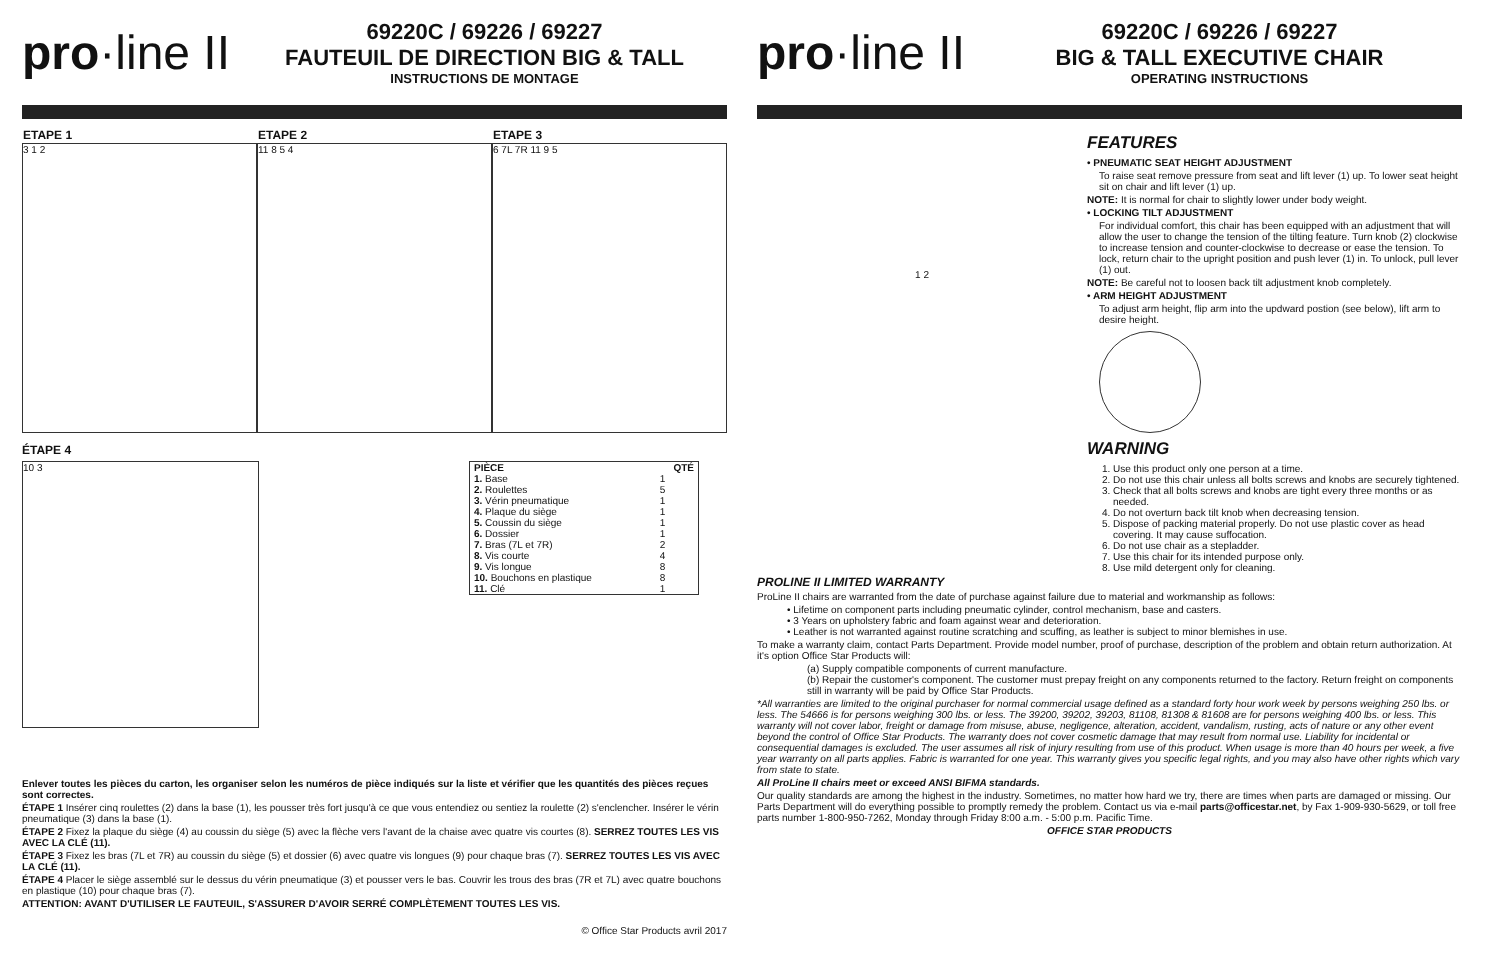pro·line II
69220C / 69226 / 69227
FAUTEUIL DE DIRECTION BIG & TALL
INSTRUCTIONS DE MONTAGE
ETAPE 1
3 1 2
ETAPE 2
11 8 5 4
ETAPE 3
6 7L 7R 11 9 5
ÉTAPE 4
10 3
| PIÈCE | QTÉ |
| --- | --- |
| 1. Base | 1 |
| 2. Roulettes | 5 |
| 3. Vérin pneumatique | 1 |
| 4. Plaque du siège | 1 |
| 5. Coussin du siège | 1 |
| 6. Dossier | 1 |
| 7. Bras (7L et 7R) | 2 |
| 8. Vis courte | 4 |
| 9. Vis longue | 8 |
| 10. Bouchons en plastique | 8 |
| 11. Clé | 1 |
Enlever toutes les pièces du carton, les organiser selon les numéros de pièce indiqués sur la liste et vérifier que les quantités des pièces reçues sont correctes.
ÉTAPE 1 Insérer cinq roulettes (2) dans la base (1), les pousser très fort jusqu'à ce que vous entendiez ou sentiez la roulette (2) s'enclencher. Insérer le vérin pneumatique (3) dans la base (1).
ÉTAPE 2 Fixez la plaque du siège (4) au coussin du siège (5) avec la flèche vers l'avant de la chaise avec quatre vis courtes (8). SERREZ TOUTES LES VIS AVEC LA CLÉ (11).
ÉTAPE 3 Fixez les bras (7L et 7R) au coussin du siège (5) et dossier (6) avec quatre vis longues (9) pour chaque bras (7). SERREZ TOUTES LES VIS AVEC LA CLÉ (11).
ÉTAPE 4 Placer le siège assemblé sur le dessus du vérin pneumatique (3) et pousser vers le bas. Couvrir les trous des bras (7R et 7L) avec quatre bouchons en plastique (10) pour chaque bras (7).
ATTENTION: AVANT D'UTILISER LE FAUTEUIL, S'ASSURER D'AVOIR SERRÉ COMPLÈTEMENT TOUTES LES VIS.
© Office Star Products avril 2017
pro·line II
69220C / 69226 / 69227
BIG & TALL EXECUTIVE CHAIR
OPERATING INSTRUCTIONS
1 2
FEATURES
• PNEUMATIC SEAT HEIGHT ADJUSTMENT
To raise seat remove pressure from seat and lift lever (1) up. To lower seat height sit on chair and lift lever (1) up.
NOTE: It is normal for chair to slightly lower under body weight.
• LOCKING TILT ADJUSTMENT
For individual comfort, this chair has been equipped with an adjustment that will allow the user to change the tension of the tilting feature. Turn knob (2) clockwise to increase tension and counter-clockwise to decrease or ease the tension. To lock, return chair to the upright position and push lever (1) in. To unlock, pull lever (1) out.
NOTE: Be careful not to loosen back tilt adjustment knob completely.
• ARM HEIGHT ADJUSTMENT
To adjust arm height, flip arm into the updward postion (see below), lift arm to desire height.
WARNING
1. Use this product only one person at a time.
2. Do not use this chair unless all bolts screws and knobs are securely tightened.
3. Check that all bolts screws and knobs are tight every three months or as needed.
4. Do not overturn back tilt knob when decreasing tension.
5. Dispose of packing material properly. Do not use plastic cover as head covering. It may cause suffocation.
6. Do not use chair as a stepladder.
7. Use this chair for its intended purpose only.
8. Use mild detergent only for cleaning.
PROLINE II LIMITED WARRANTY
ProLine II chairs are warranted from the date of purchase against failure due to material and workmanship as follows:
• Lifetime on component parts including pneumatic cylinder, control mechanism, base and casters.
• 3 Years on upholstery fabric and foam against wear and deterioration.
• Leather is not warranted against routine scratching and scuffing, as leather is subject to minor blemishes in use.
To make a warranty claim, contact Parts Department. Provide model number, proof of purchase, description of the problem and obtain return authorization. At it's option Office Star Products will:
(a) Supply compatible components of current manufacture.
(b) Repair the customer's component. The customer must prepay freight on any components returned to the factory. Return freight on components still in warranty will be paid by Office Star Products.
*All warranties are limited to the original purchaser for normal commercial usage defined as a standard forty hour work week by persons weighing 250 lbs. or less. The 54666 is for persons weighing 300 lbs. or less. The 39200, 39202, 39203, 81108, 81308 & 81608 are for persons weighing 400 lbs. or less. This warranty will not cover labor, freight or damage from misuse, abuse, negligence, alteration, accident, vandalism, rusting, acts of nature or any other event beyond the control of Office Star Products. The warranty does not cover cosmetic damage that may result from normal use. Liability for incidental or consequential damages is excluded. The user assumes all risk of injury resulting from use of this product. When usage is more than 40 hours per week, a five year warranty on all parts applies. Fabric is warranted for one year. This warranty gives you specific legal rights, and you may also have other rights which vary from state to state.
All ProLine II chairs meet or exceed ANSI BIFMA standards.
Our quality standards are among the highest in the industry. Sometimes, no matter how hard we try, there are times when parts are damaged or missing. Our Parts Department will do everything possible to promptly remedy the problem. Contact us via e-mail parts@officestar.net, by Fax 1-909-930-5629, or toll free parts number 1-800-950-7262, Monday through Friday 8:00 a.m. - 5:00 p.m. Pacific Time.
OFFICE STAR PRODUCTS